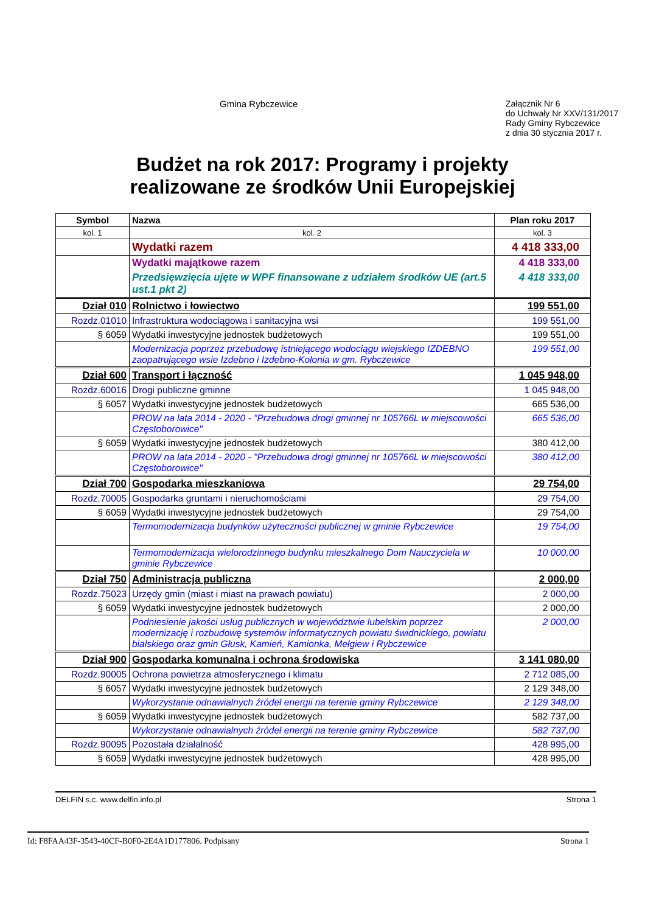Gmina Rybczewice
Załącznik Nr 6
do Uchwały Nr XXV/131/2017
Rady Gminy Rybczewice
z dnia 30 stycznia 2017 r.
Budżet na rok 2017: Programy i projekty realizowane ze środków Unii Europejskiej
| Symbol | Nazwa | Plan roku 2017 |
| --- | --- | --- |
| kol. 1 | kol. 2 | kol. 3 |
| | Wydatki razem | 4 418 333,00 |
| | Wydatki majątkowe razem | 4 418 333,00 |
| | Przedsięwzięcia ujęte w WPF finansowane z udziałem środków UE (art.5 ust.1 pkt 2) | 4 418 333,00 |
| Dział 010 | Rolnictwo i łowiectwo | 199 551,00 |
| Rozdz.01010 | Infrastruktura wodociągowa i sanitacyjna wsi | 199 551,00 |
| § 6059 | Wydatki inwestycyjne jednostek budżetowych | 199 551,00 |
| | Modernizacja poprzez przebudowę istniejącego wodociągu wiejskiego IZDEBNO zaopatrującego wsie Izdebno i Izdebno-Kolonia w gm. Rybczewice | 199 551,00 |
| Dział 600 | Transport i łączność | 1 045 948,00 |
| Rozdz.60016 | Drogi publiczne gminne | 1 045 948,00 |
| § 6057 | Wydatki inwestycyjne jednostek budżetowych | 665 536,00 |
| | PROW na lata 2014 - 2020 - "Przebudowa drogi gminnej nr 105766L w miejscowości Częstoborowice" | 665 536,00 |
| § 6059 | Wydatki inwestycyjne jednostek budżetowych | 380 412,00 |
| | PROW na lata 2014 - 2020 - "Przebudowa drogi gminnej nr 105766L w miejscowości Częstoborowice" | 380 412,00 |
| Dział 700 | Gospodarka mieszkaniowa | 29 754,00 |
| Rozdz.70005 | Gospodarka gruntami i nieruchomościami | 29 754,00 |
| § 6059 | Wydatki inwestycyjne jednostek budżetowych | 29 754,00 |
| | Termomodernizacja budynków użyteczności publicznej w gminie Rybczewice | 19 754,00 |
| | Termomodernizacja wielorodzinnego budynku mieszkalnego Dom Nauczyciela w gminie Rybczewice | 10 000,00 |
| Dział 750 | Administracja publiczna | 2 000,00 |
| Rozdz.75023 | Urzędy gmin (miast i miast na prawach powiatu) | 2 000,00 |
| § 6059 | Wydatki inwestycyjne jednostek budżetowych | 2 000,00 |
| | Podniesienie jakości usług publicznych w województwie lubelskim poprzez modernizację i rozbudowę systemów informatycznych powiatu świdnickiego, powiatu bialskiego oraz gmin Głusk, Kamień, Kamionka, Mełgiew i Rybczewice | 2 000,00 |
| Dział 900 | Gospodarka komunalna i ochrona środowiska | 3 141 080,00 |
| Rozdz.90005 | Ochrona powietrza atmosferycznego i klimatu | 2 712 085,00 |
| § 6057 | Wydatki inwestycyjne jednostek budżetowych | 2 129 348,00 |
| | Wykorzystanie odnawialnych źródeł energii na terenie gminy Rybczewice | 2 129 348,00 |
| § 6059 | Wydatki inwestycyjne jednostek budżetowych | 582 737,00 |
| | Wykorzystanie odnawialnych źródeł energii na terenie gminy Rybczewice | 582 737,00 |
| Rozdz.90095 | Pozostała działalność | 428 995,00 |
| § 6059 | Wydatki inwestycyjne jednostek budżetowych | 428 995,00 |
DELFIN s.c. www.delfin.info.pl Strona 1
Id: F8FAA43F-3543-40CF-B0F0-2E4A1D177806. Podpisany Strona 1